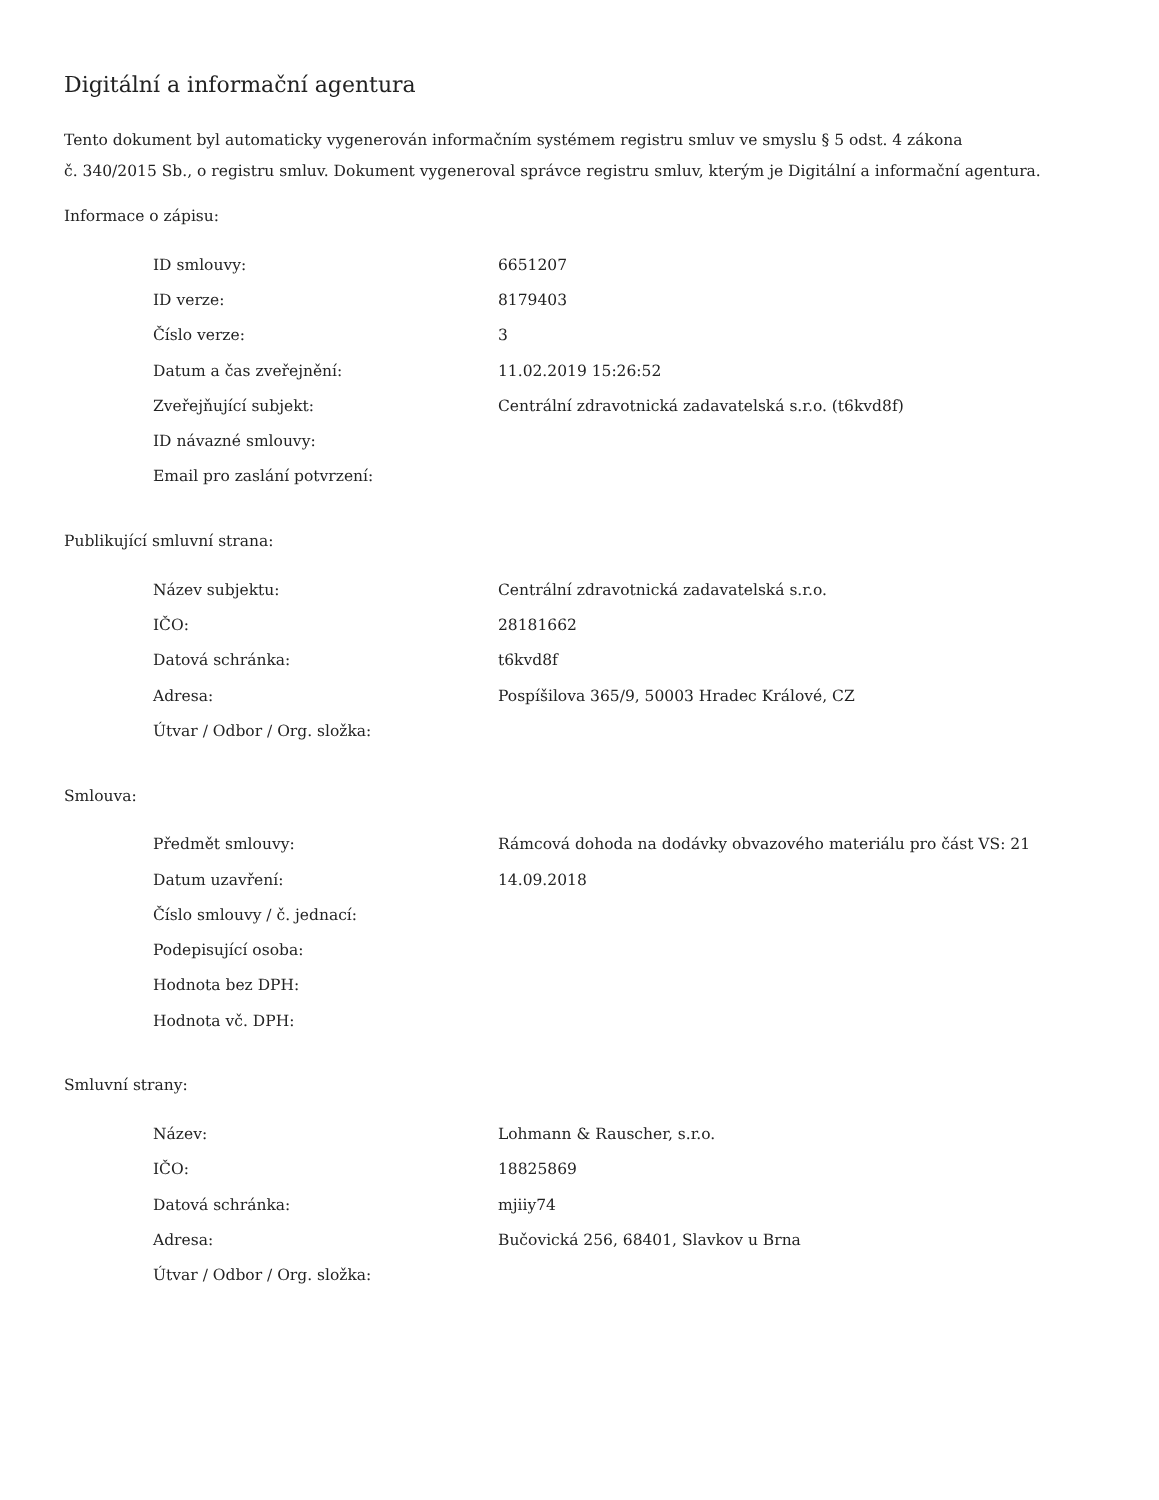Digitální a informační agentura
Tento dokument byl automaticky vygenerován informačním systémem registru smluv ve smyslu § 5 odst. 4 zákona
č. 340/2015 Sb., o registru smluv. Dokument vygeneroval správce registru smluv, kterým je Digitální a informační agentura.
Informace o zápisu:
| ID smlouvy: | 6651207 |
| ID verze: | 8179403 |
| Číslo verze: | 3 |
| Datum a čas zveřejnění: | 11.02.2019 15:26:52 |
| Zveřejňující subjekt: | Centrální zdravotnická zadavatelská s.r.o. (t6kvd8f) |
| ID návazné smlouvy: | |
| Email pro zaslání potvrzení: | |
Publikující smluvní strana:
| Název subjektu: | Centrální zdravotnická zadavatelská s.r.o. |
| IČO: | 28181662 |
| Datová schránka: | t6kvd8f |
| Adresa: | Pospíšilova 365/9, 50003 Hradec Králové, CZ |
| Útvar / Odbor / Org. složka: | |
Smlouva:
| Předmět smlouvy: | Rámcová dohoda na dodávky obvazového materiálu pro část VS: 21 |
| Datum uzavření: | 14.09.2018 |
| Číslo smlouvy / č. jednací: | |
| Podepisující osoba: | |
| Hodnota bez DPH: | |
| Hodnota vč. DPH: | |
Smluvní strany:
| Název: | Lohmann & Rauscher, s.r.o. |
| IČO: | 18825869 |
| Datová schránka: | mjiiy74 |
| Adresa: | Bučovická 256, 68401, Slavkov u Brna |
| Útvar / Odbor / Org. složka: | |